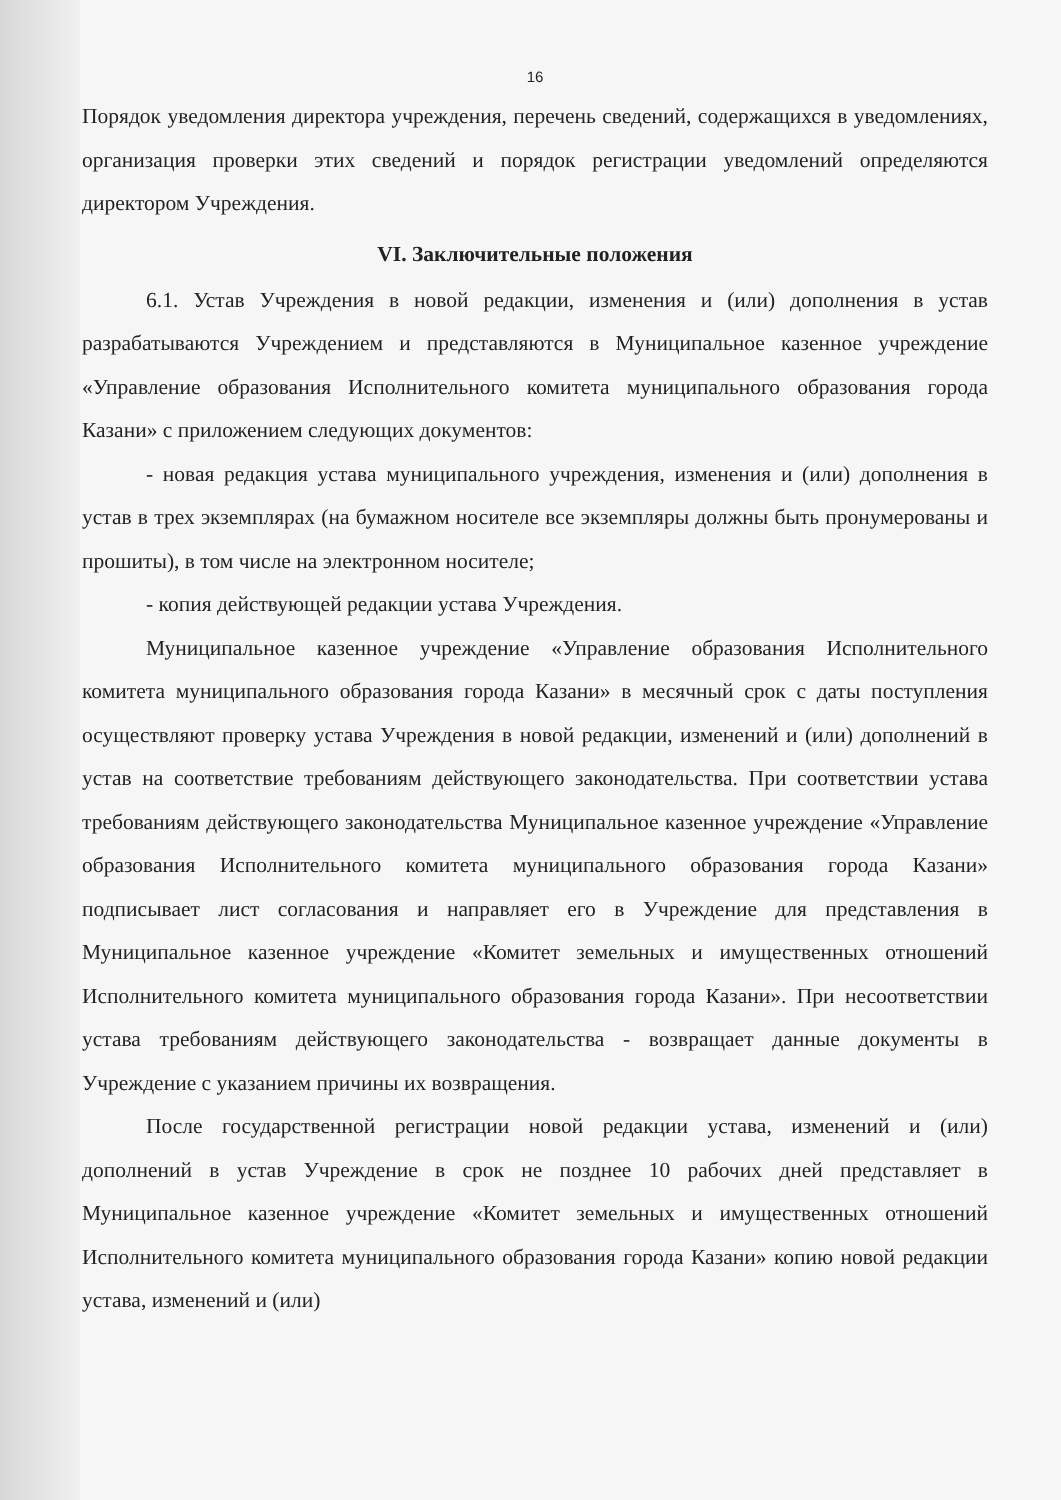16
Порядок уведомления директора учреждения, перечень сведений, содержащихся в уведомлениях, организация проверки этих сведений и порядок регистрации уведомлений определяются директором Учреждения.
VI. Заключительные положения
6.1. Устав Учреждения в новой редакции, изменения и (или) дополнения в устав разрабатываются Учреждением и представляются в Муниципальное казенное учреждение «Управление образования Исполнительного комитета муниципального образования города Казани» с приложением следующих документов:
- новая редакция устава муниципального учреждения, изменения и (или) дополнения в устав в трех экземплярах (на бумажном носителе все экземпляры должны быть пронумерованы и прошиты), в том числе на электронном носителе;
- копия действующей редакции устава Учреждения.
Муниципальное казенное учреждение «Управление образования Исполнительного комитета муниципального образования города Казани» в месячный срок с даты поступления осуществляют проверку устава Учреждения в новой редакции, изменений и (или) дополнений в устав на соответствие требованиям действующего законодательства. При соответствии устава требованиям действующего законодательства Муниципальное казенное учреждение «Управление образования Исполнительного комитета муниципального образования города Казани» подписывает лист согласования и направляет его в Учреждение для представления в Муниципальное казенное учреждение «Комитет земельных и имущественных отношений Исполнительного комитета муниципального образования города Казани». При несоответствии устава требованиям действующего законодательства - возвращает данные документы в Учреждение с указанием причины их возвращения.
После государственной регистрации новой редакции устава, изменений и (или) дополнений в устав Учреждение в срок не позднее 10 рабочих дней представляет в Муниципальное казенное учреждение «Комитет земельных и имущественных отношений Исполнительного комитета муниципального образования города Казани» копию новой редакции устава, изменений и (или)